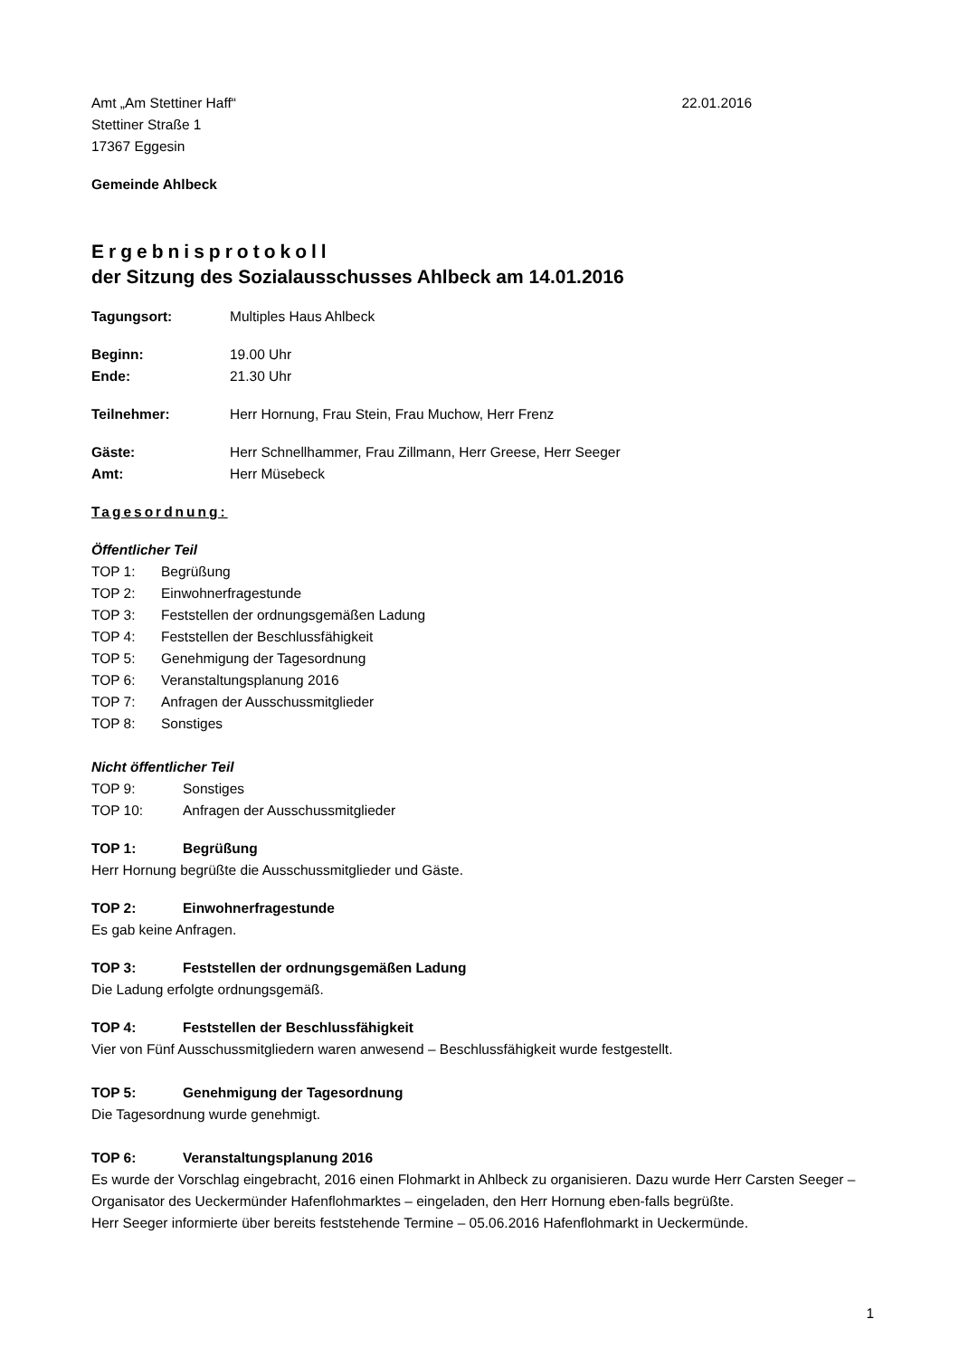Amt „Am Stettiner Haff“22.01.2016
Stettiner Straße 1
17367 Eggesin
Gemeinde Ahlbeck
Ergebnisprotokoll
der Sitzung des Sozialausschusses Ahlbeck am 14.01.2016
Tagungsort: Multiples Haus Ahlbeck
Beginn: 19.00 Uhr
Ende: 21.30 Uhr
Teilnehmer: Herr Hornung, Frau Stein, Frau Muchow, Herr Frenz
Gäste: Herr Schnellhammer, Frau Zillmann, Herr Greese, Herr Seeger
Amt: Herr Müsebeck
Tagesordnung:
Öffentlicher Teil
TOP 1: Begrüßung
TOP 2: Einwohnerfragestunde
TOP 3: Feststellen der ordnungsgemäßen Ladung
TOP 4: Feststellen der Beschlussfähigkeit
TOP 5: Genehmigung der Tagesordnung
TOP 6: Veranstaltungsplanung 2016
TOP 7: Anfragen der Ausschussmitglieder
TOP 8: Sonstiges
Nicht öffentlicher Teil
TOP 9: Sonstiges
TOP 10: Anfragen der Ausschussmitglieder
TOP 1: Begrüßung
Herr Hornung begrüßte die Ausschussmitglieder und Gäste.
TOP 2: Einwohnerfragestunde
Es gab keine Anfragen.
TOP 3: Feststellen der ordnungsgemäßen Ladung
Die Ladung erfolgte ordnungsgemäß.
TOP 4: Feststellen der Beschlussfähigkeit
Vier von Fünf Ausschussmitgliedern waren anwesend – Beschlussfähigkeit wurde festgestellt.
TOP 5: Genehmigung der Tagesordnung
Die Tagesordnung wurde genehmigt.
TOP 6: Veranstaltungsplanung 2016
Es wurde der Vorschlag eingebracht, 2016 einen Flohmarkt in Ahlbeck zu organisieren. Dazu wurde Herr Carsten Seeger – Organisator des Ueckermünder Hafenflohmarktes – eingeladen, den Herr Hornung eben-falls begrüßte.
Herr Seeger informierte über bereits feststehende Termine – 05.06.2016 Hafenflohmarkt in Ueckermünde.
1